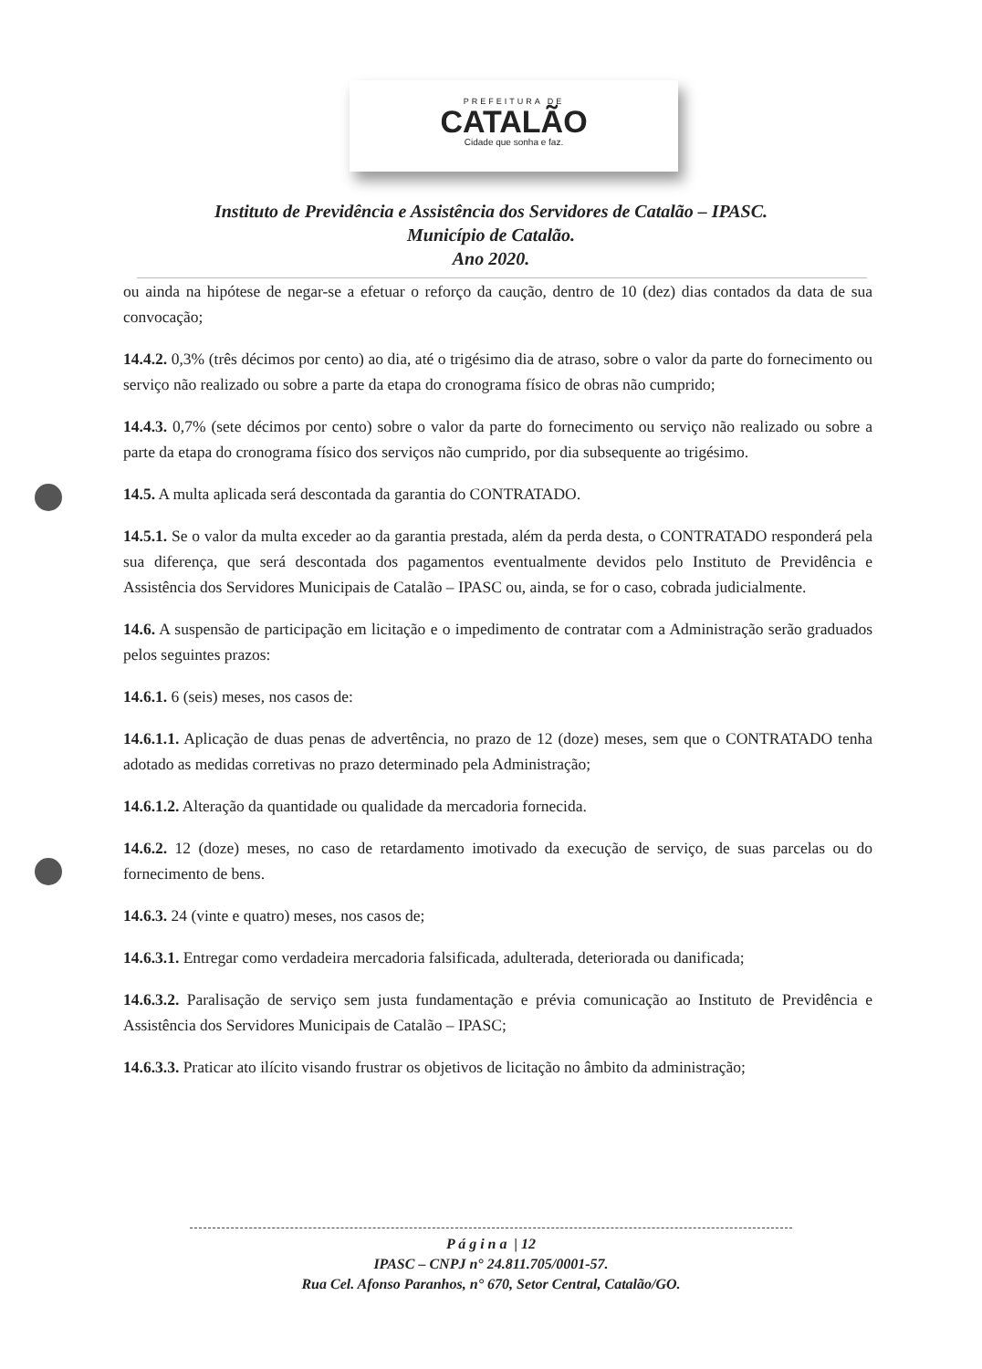PREFEITURA DE
CATALÃO
Cidade que sonha e faz.
Instituto de Previdência e Assistência dos Servidores de Catalão – IPASC.
Município de Catalão.
Ano 2020.
ou ainda na hipótese de negar-se a efetuar o reforço da caução, dentro de 10 (dez) dias contados da data de sua convocação;
14.4.2. 0,3% (três décimos por cento) ao dia, até o trigésimo dia de atraso, sobre o valor da parte do fornecimento ou serviço não realizado ou sobre a parte da etapa do cronograma físico de obras não cumprido;
14.4.3. 0,7% (sete décimos por cento) sobre o valor da parte do fornecimento ou serviço não realizado ou sobre a parte da etapa do cronograma físico dos serviços não cumprido, por dia subsequente ao trigésimo.
14.5. A multa aplicada será descontada da garantia do CONTRATADO.
14.5.1. Se o valor da multa exceder ao da garantia prestada, além da perda desta, o CONTRATADO responderá pela sua diferença, que será descontada dos pagamentos eventualmente devidos pelo Instituto de Previdência e Assistência dos Servidores Municipais de Catalão – IPASC ou, ainda, se for o caso, cobrada judicialmente.
14.6. A suspensão de participação em licitação e o impedimento de contratar com a Administração serão graduados pelos seguintes prazos:
14.6.1. 6 (seis) meses, nos casos de:
14.6.1.1. Aplicação de duas penas de advertência, no prazo de 12 (doze) meses, sem que o CONTRATADO tenha adotado as medidas corretivas no prazo determinado pela Administração;
14.6.1.2. Alteração da quantidade ou qualidade da mercadoria fornecida.
14.6.2. 12 (doze) meses, no caso de retardamento imotivado da execução de serviço, de suas parcelas ou do fornecimento de bens.
14.6.3. 24 (vinte e quatro) meses, nos casos de;
14.6.3.1. Entregar como verdadeira mercadoria falsificada, adulterada, deteriorada ou danificada;
14.6.3.2. Paralisação de serviço sem justa fundamentação e prévia comunicação ao Instituto de Previdência e Assistência dos Servidores Municipais de Catalão – IPASC;
14.6.3.3. Praticar ato ilícito visando frustrar os objetivos de licitação no âmbito da administração;
P á g i n a | 12
IPASC – CNPJ n° 24.811.705/0001-57.
Rua Cel. Afonso Paranhos, n° 670, Setor Central, Catalão/GO.